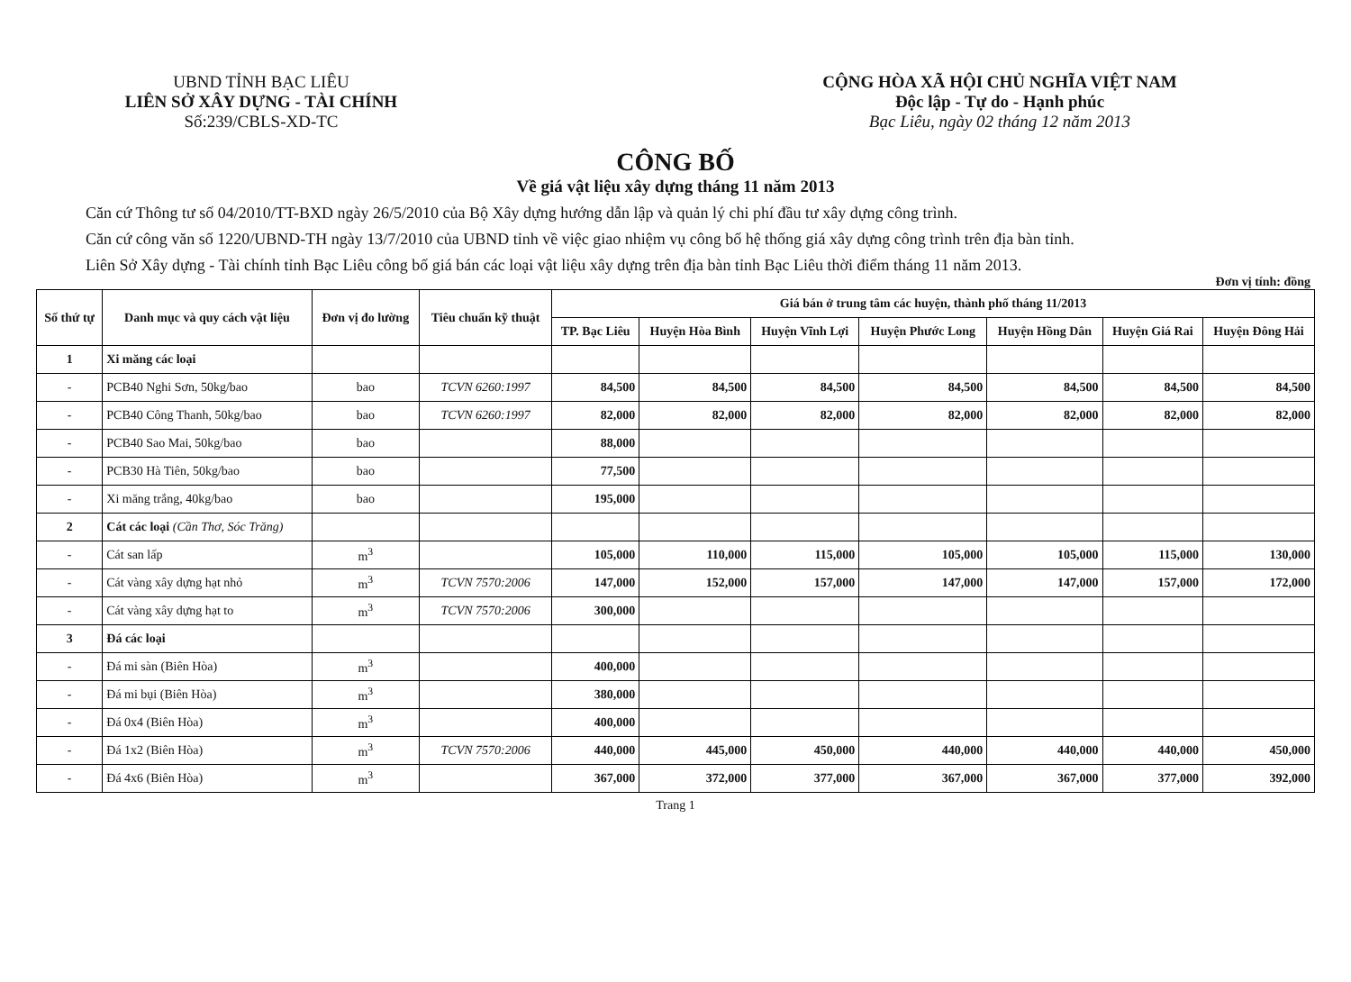UBND TỈNH BẠC LIÊU
LIÊN SỞ XÂY DỰNG - TÀI CHÍNH
Số:239/CBLS-XD-TC
CỘNG HÒA XÃ HỘI CHỦ NGHĨA VIỆT NAM
Độc lập - Tự do - Hạnh phúc
Bạc Liêu, ngày 02 tháng 12 năm 2013
CÔNG BỐ
Về giá vật liệu xây dựng tháng 11 năm 2013
Căn cứ Thông tư số 04/2010/TT-BXD ngày 26/5/2010 của Bộ Xây dựng hướng dẫn lập và quản lý chi phí đầu tư xây dựng công trình.
Căn cứ công văn số 1220/UBND-TH ngày 13/7/2010 của UBND tỉnh về việc giao nhiệm vụ công bố hệ thống giá xây dựng công trình trên địa bàn tỉnh.
Liên Sở Xây dựng - Tài chính tỉnh Bạc Liêu công bố giá bán các loại vật liệu xây dựng trên địa bàn tỉnh Bạc Liêu thời điểm tháng 11 năm 2013.
Đơn vị tính: đồng
| Số thứ tự | Danh mục và quy cách vật liệu | Đơn vị đo lường | Tiêu chuẩn kỹ thuật | Giá bán ở trung tâm các huyện, thành phố tháng 11/2013 | | | | | | |
| --- | --- | --- | --- | --- | --- | --- | --- | --- | --- | --- |
| | | | | TP. Bạc Liêu | Huyện Hòa Bình | Huyện Vĩnh Lợi | Huyện Phước Long | Huyện Hồng Dân | Huyện Giá Rai | Huyện Đông Hải |
| 1 | Xi măng các loại | | | | | | | | | |
| - | PCB40 Nghi Sơn, 50kg/bao | bao | TCVN 6260:1997 | 84,500 | 84,500 | 84,500 | 84,500 | 84,500 | 84,500 | 84,500 |
| - | PCB40 Công Thanh, 50kg/bao | bao | TCVN 6260:1997 | 82,000 | 82,000 | 82,000 | 82,000 | 82,000 | 82,000 | 82,000 |
| - | PCB40 Sao Mai, 50kg/bao | bao | | 88,000 | | | | | | |
| - | PCB30 Hà Tiên, 50kg/bao | bao | | 77,500 | | | | | | |
| - | Xi măng trắng, 40kg/bao | bao | | 195,000 | | | | | | |
| 2 | Cát các loại (Cần Thơ, Sóc Trăng) | | | | | | | | | |
| - | Cát san lấp | m<sup>3</sup> | | 105,000 | 110,000 | 115,000 | 105,000 | 105,000 | 115,000 | 130,000 |
| - | Cát vàng xây dựng hạt nhỏ | m<sup>3</sup> | TCVN 7570:2006 | 147,000 | 152,000 | 157,000 | 147,000 | 147,000 | 157,000 | 172,000 |
| - | Cát vàng xây dựng hạt to | m<sup>3</sup> | TCVN 7570:2006 | 300,000 | | | | | | |
| 3 | Đá các loại | | | | | | | | | |
| - | Đá mi sàn (Biên Hòa) | m<sup>3</sup> | | 400,000 | | | | | | |
| - | Đá mi bụi (Biên Hòa) | m<sup>3</sup> | | 380,000 | | | | | | |
| - | Đá 0x4 (Biên Hòa) | m<sup>3</sup> | | 400,000 | | | | | | |
| - | Đá 1x2 (Biên Hòa) | m<sup>3</sup> | TCVN 7570:2006 | 440,000 | 445,000 | 450,000 | 440,000 | 440,000 | 440,000 | 450,000 |
| - | Đá 4x6 (Biên Hòa) | m<sup>3</sup> | | 367,000 | 372,000 | 377,000 | 367,000 | 367,000 | 377,000 | 392,000 |
Trang 1